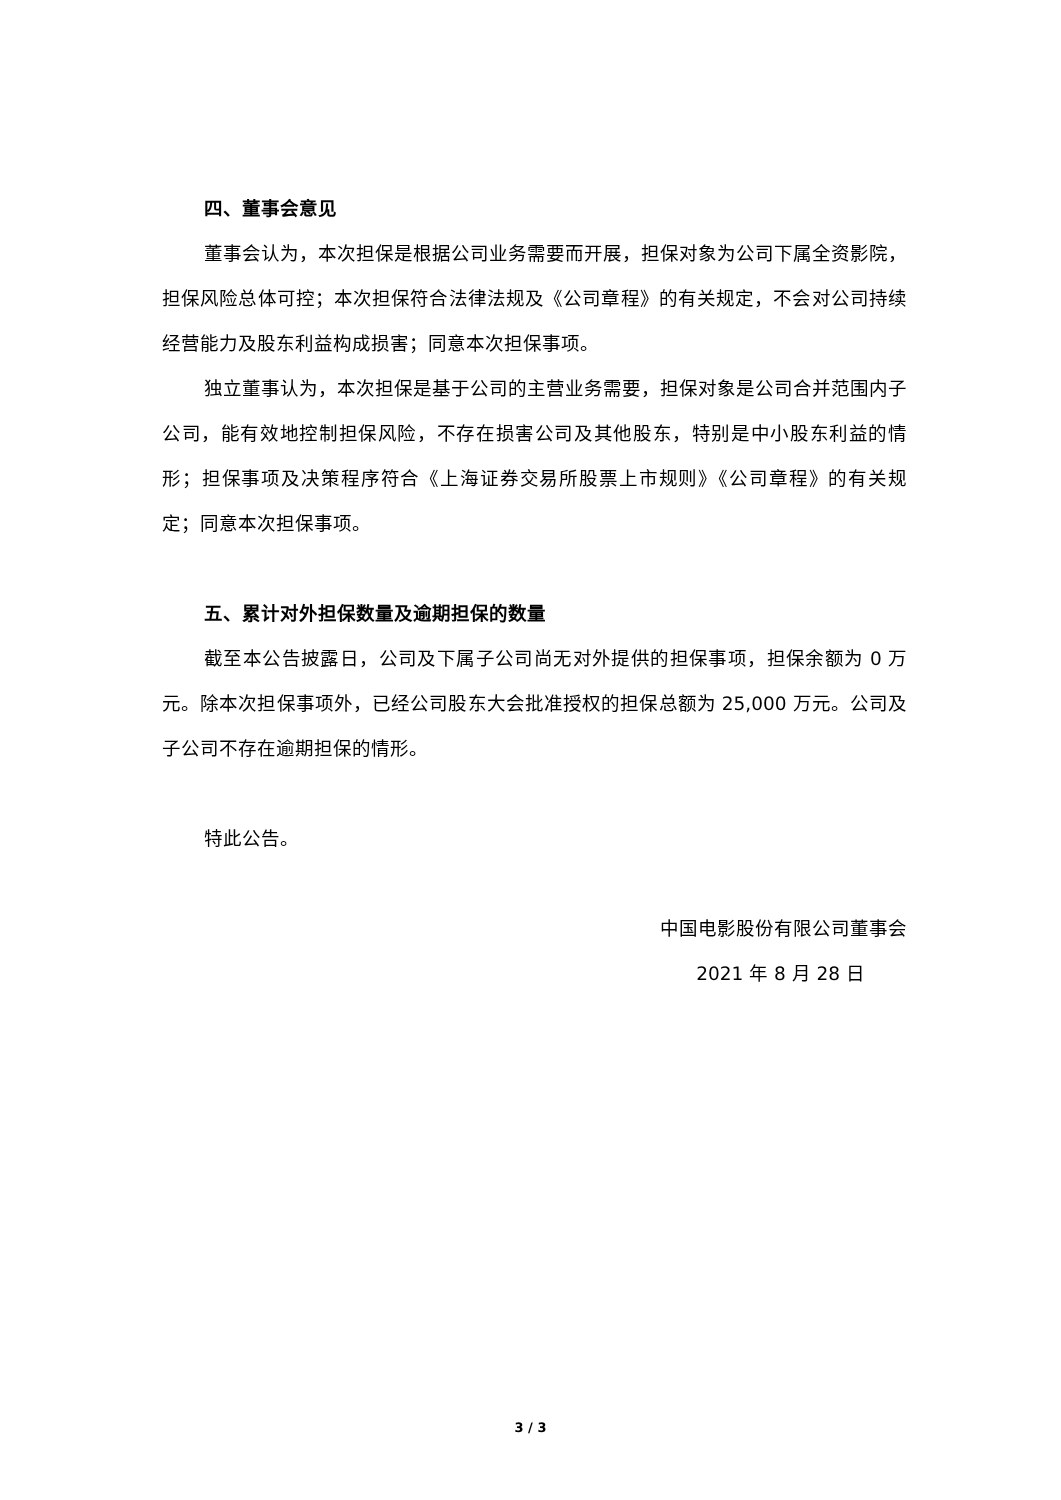四、董事会意见
董事会认为，本次担保是根据公司业务需要而开展，担保对象为公司下属全资影院，担保风险总体可控；本次担保符合法律法规及《公司章程》的有关规定，不会对公司持续经营能力及股东利益构成损害；同意本次担保事项。
独立董事认为，本次担保是基于公司的主营业务需要，担保对象是公司合并范围内子公司，能有效地控制担保风险，不存在损害公司及其他股东，特别是中小股东利益的情形；担保事项及决策程序符合《上海证券交易所股票上市规则》《公司章程》的有关规定；同意本次担保事项。
五、累计对外担保数量及逾期担保的数量
截至本公告披露日，公司及下属子公司尚无对外提供的担保事项，担保余额为 0 万元。除本次担保事项外，已经公司股东大会批准授权的担保总额为 25,000 万元。公司及子公司不存在逾期担保的情形。
特此公告。
中国电影股份有限公司董事会
2021 年 8 月 28 日
3 / 3